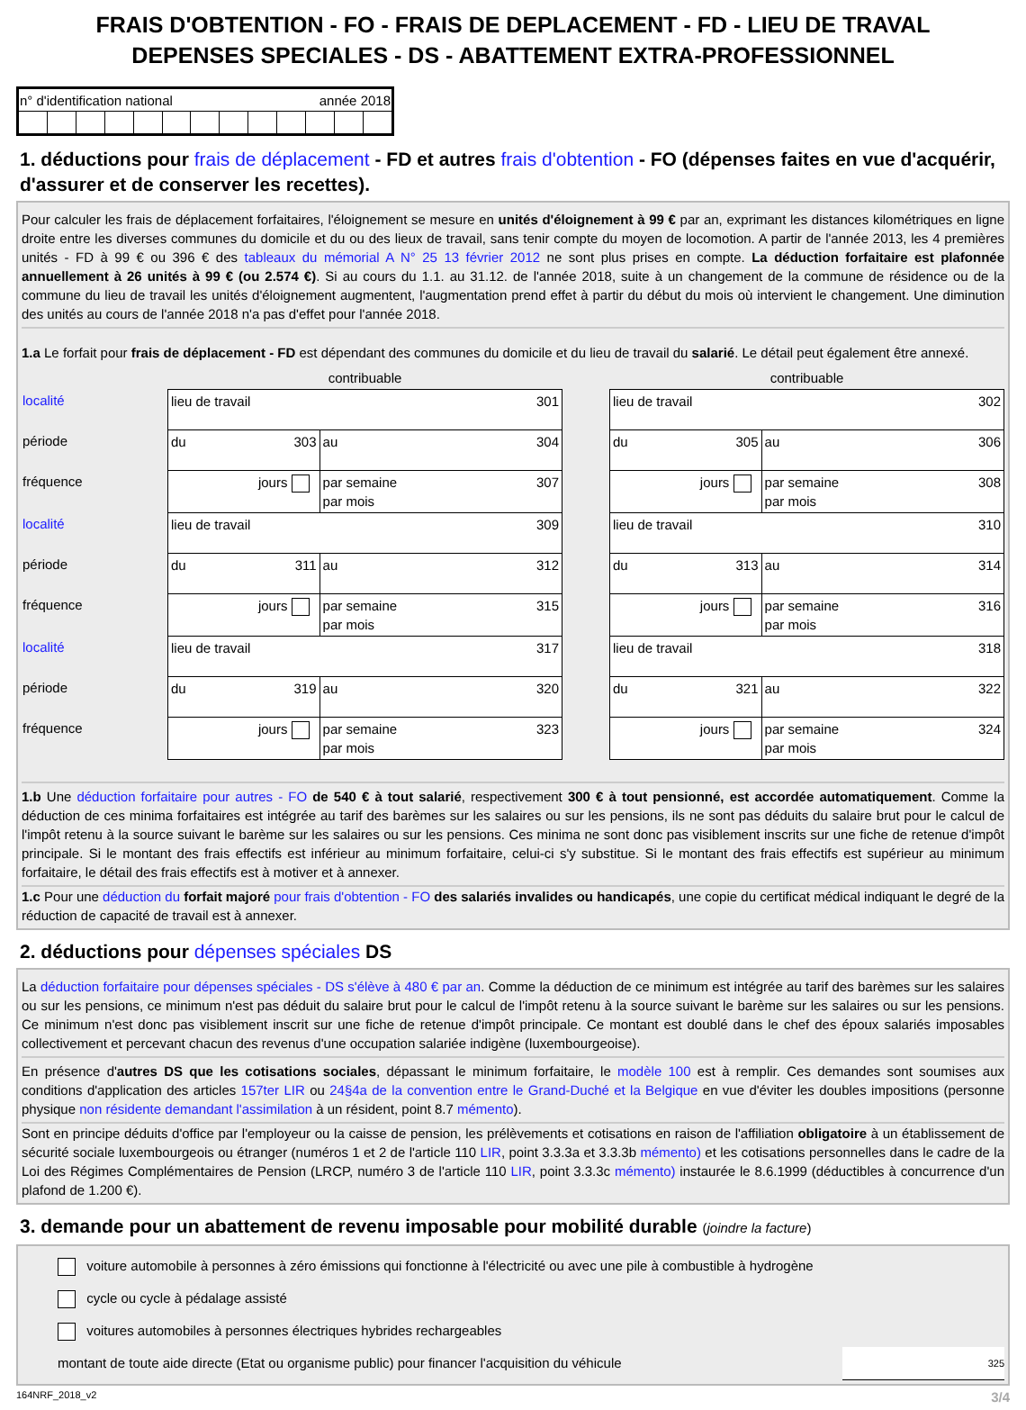FRAIS D'OBTENTION - FO - FRAIS DE DEPLACEMENT - FD - LIEU DE TRAVAL
DEPENSES SPECIALES - DS - ABATTEMENT EXTRA-PROFESSIONNEL
| n° d'identification national année 2018 | | | | | | | | | | | | |
1. déductions pour frais de déplacement - FD et autres frais d'obtention - FO (dépenses faites en vue d'acquérir, d'assurer et de conserver les recettes).
Pour calculer les frais de déplacement forfaitaires, l'éloignement se mesure en unités d'éloignement à 99 € par an, exprimant les distances kilométriques en ligne droite entre les diverses communes du domicile et du ou des lieux de travail, sans tenir compte du moyen de locomotion. A partir de l'année 2013, les 4 premières unités - FD à 99 € ou 396 € des tableaux du mémorial A N° 25 13 février 2012 ne sont plus prises en compte. La déduction forfaitaire est plafonnée annuellement à 26 unités à 99 € (ou 2.574 €). Si au cours du 1.1. au 31.12. de l'année 2018, suite à un changement de la commune de résidence ou de la commune du lieu de travail les unités d'éloignement augmentent, l'augmentation prend effet à partir du début du mois où intervient le changement. Une diminution des unités au cours de l'année 2018 n'a pas d'effet pour l'année 2018.
1.a Le forfait pour frais de déplacement - FD est dépendant des communes du domicile et du lieu de travail du salarié. Le détail peut également être annexé.
| | contribuable | | | contribuable | |
| localité | lieu de travail 301 | | | lieu de travail 302 | |
| période | du 303 | au 304 | | du 305 | au 306 |
| fréquence | jours | par semaine 307 par mois | | jours | par semaine 308 par mois |
| localité | lieu de travail 309 | | | lieu de travail 310 | |
| période | du 311 | au 312 | | du 313 | au 314 |
| fréquence | jours | par semaine 315 par mois | | jours | par semaine 316 par mois |
| localité | lieu de travail 317 | | | lieu de travail 318 | |
| période | du 319 | au 320 | | du 321 | au 322 |
| fréquence | jours | par semaine 323 par mois | | jours | par semaine 324 par mois |
1.b Une déduction forfaitaire pour autres - FO de 540 € à tout salarié, respectivement 300 € à tout pensionné, est accordée automatiquement. Comme la déduction de ces minima forfaitaires est intégrée au tarif des barèmes sur les salaires ou sur les pensions, ils ne sont pas déduits du salaire brut pour le calcul de l'impôt retenu à la source suivant le barème sur les salaires ou sur les pensions. Ces minima ne sont donc pas visiblement inscrits sur une fiche de retenue d'impôt principale. Si le montant des frais effectifs est inférieur au minimum forfaitaire, celui-ci s'y substitue. Si le montant des frais effectifs est supérieur au minimum forfaitaire, le détail des frais effectifs est à motiver et à annexer.
1.c Pour une déduction du forfait majoré pour frais d'obtention - FO des salariés invalides ou handicapés, une copie du certificat médical indiquant le degré de la réduction de capacité de travail est à annexer.
2. déductions pour dépenses spéciales DS
La déduction forfaitaire pour dépenses spéciales - DS s'élève à 480 € par an. Comme la déduction de ce minimum est intégrée au tarif des barèmes sur les salaires ou sur les pensions, ce minimum n'est pas déduit du salaire brut pour le calcul de l'impôt retenu à la source suivant le barème sur les salaires ou sur les pensions. Ce minimum n'est donc pas visiblement inscrit sur une fiche de retenue d'impôt principale. Ce montant est doublé dans le chef des époux salariés imposables collectivement et percevant chacun des revenus d'une occupation salariée indigène (luxembourgeoise).
En présence d'autres DS que les cotisations sociales, dépassant le minimum forfaitaire, le modèle 100 est à remplir. Ces demandes sont soumises aux conditions d'application des articles 157ter LIR ou 24§4a de la convention entre le Grand-Duché et la Belgique en vue d'éviter les doubles impositions (personne physique non résidente demandant l'assimilation à un résident, point 8.7 mémento).
Sont en principe déduits d'office par l'employeur ou la caisse de pension, les prélèvements et cotisations en raison de l'affiliation obligatoire à un établissement de sécurité sociale luxembourgeois ou étranger (numéros 1 et 2 de l'article 110 LIR, point 3.3.3a et 3.3.3b mémento) et les cotisations personnelles dans le cadre de la Loi des Régimes Complémentaires de Pension (LRCP, numéro 3 de l'article 110 LIR, point 3.3.3c mémento) instaurée le 8.6.1999 (déductibles à concurrence d'un plafond de 1.200 €).
3. demande pour un abattement de revenu imposable pour mobilité durable (joindre la facture)
voiture automobile à personnes à zéro émissions qui fonctionne à l'électricité ou avec une pile à combustible à hydrogène
cycle ou cycle à pédalage assisté
voitures automobiles à personnes électriques hybrides rechargeables
montant de toute aide directe (Etat ou organisme public) pour financer l'acquisition du véhicule 325
164NRF_2018_v2 3/4